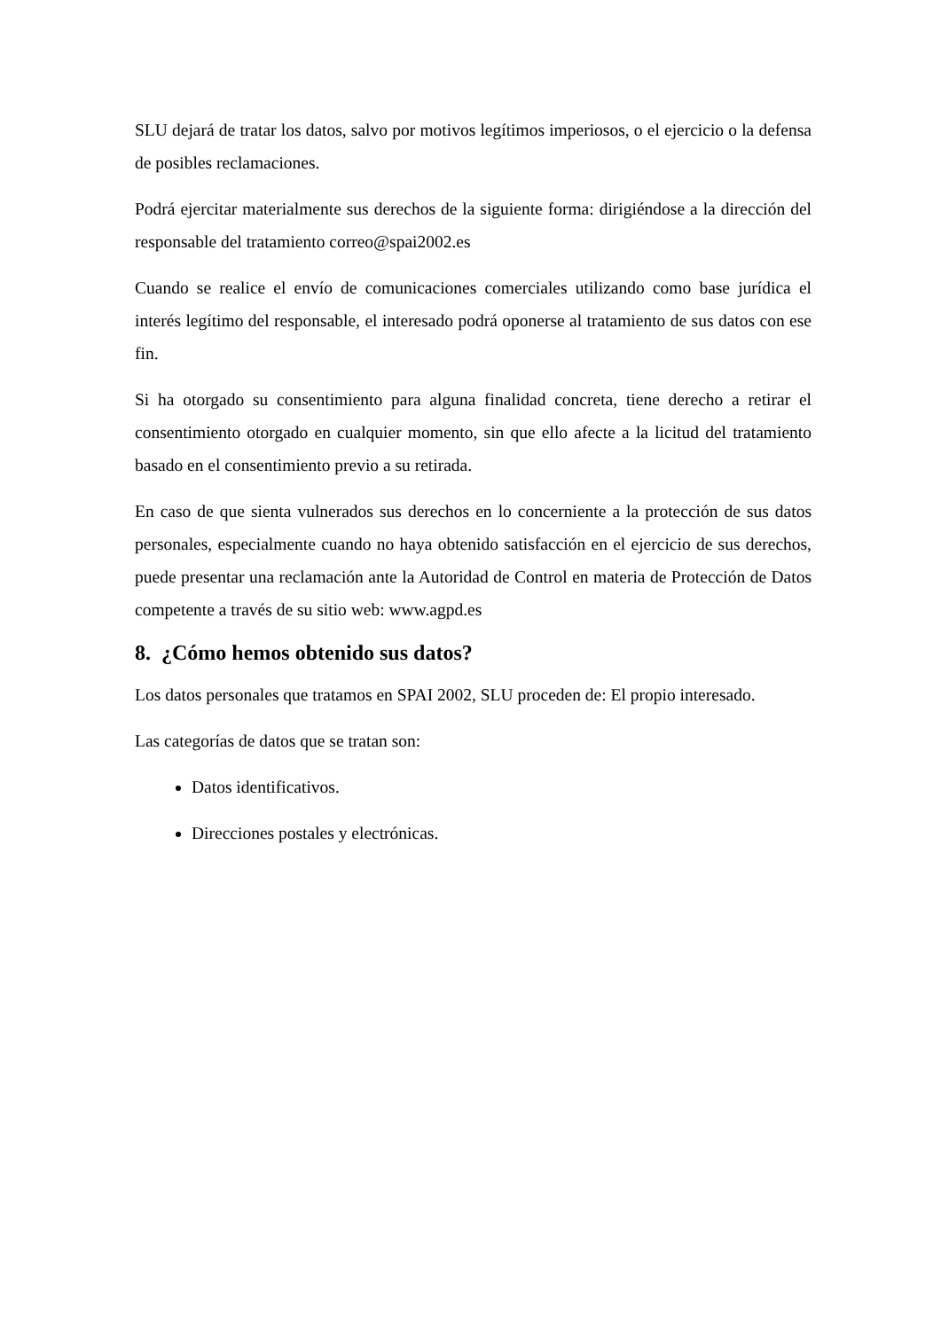SLU dejará de tratar los datos, salvo por motivos legítimos imperiosos, o el ejercicio o la defensa de posibles reclamaciones.
Podrá ejercitar materialmente sus derechos de la siguiente forma: dirigiéndose a la dirección del responsable del tratamiento correo@spai2002.es
Cuando se realice el envío de comunicaciones comerciales utilizando como base jurídica el interés legítimo del responsable, el interesado podrá oponerse al tratamiento de sus datos con ese fin.
Si ha otorgado su consentimiento para alguna finalidad concreta, tiene derecho a retirar el consentimiento otorgado en cualquier momento, sin que ello afecte a la licitud del tratamiento basado en el consentimiento previo a su retirada.
En caso de que sienta vulnerados sus derechos en lo concerniente a la protección de sus datos personales, especialmente cuando no haya obtenido satisfacción en el ejercicio de sus derechos, puede presentar una reclamación ante la Autoridad de Control en materia de Protección de Datos competente a través de su sitio web: www.agpd.es
8. ¿Cómo hemos obtenido sus datos?
Los datos personales que tratamos en SPAI 2002, SLU proceden de: El propio interesado.
Las categorías de datos que se tratan son:
Datos identificativos.
Direcciones postales y electrónicas.